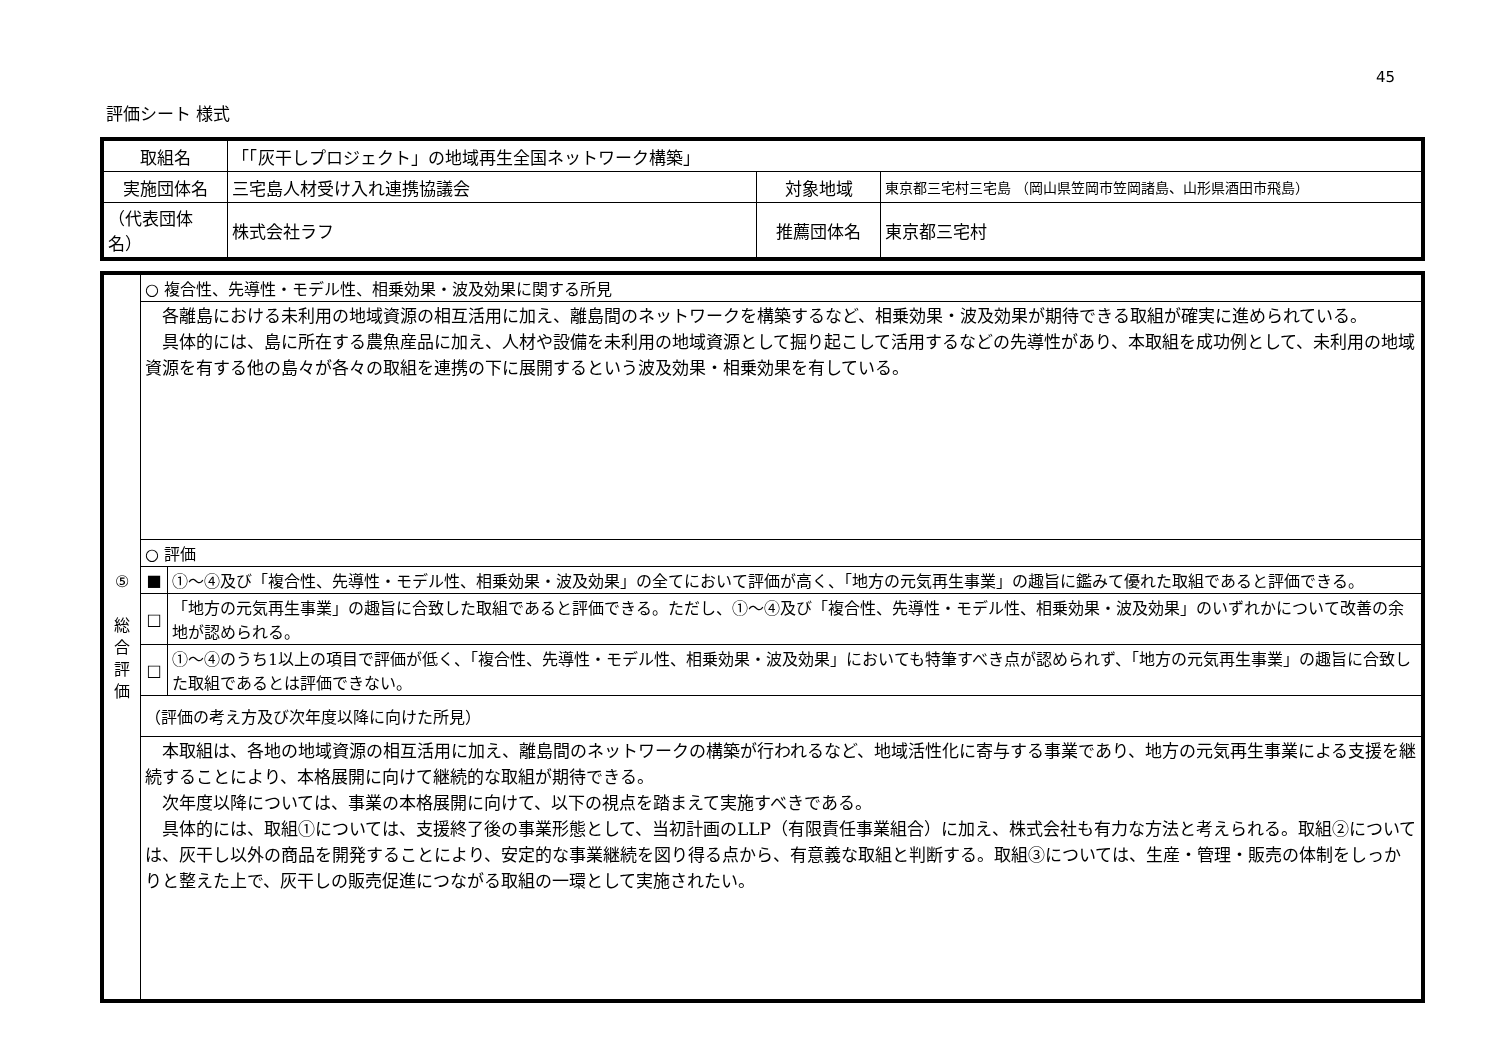45
評価シート 様式
| 取組名 | 「「灰干しプロジェクト」の地域再生全国ネットワーク構築」 | | |
| 実施団体名 | 三宅島人材受け入れ連携協議会 | 対象地域 | 東京都三宅村三宅島 （岡山県笠岡市笠岡諸島、山形県酒田市飛島） |
| （代表団体名） | 株式会社ラフ | 推薦団体名 | 東京都三宅村 |
| ⑤ 総 合 評 価 | ○ 複合性、先導性・モデル性、相乗効果・波及効果に関する所見 | |
| | 各離島における未利用の地域資源の相互活用に加え、離島間のネットワークを構築するなど、相乗効果・波及効果が期待できる取組が確実に進められている。 具体的には、島に所在する農魚産品に加え、人材や設備を未利用の地域資源として掘り起こして活用するなどの先導性があり、本取組を成功例として、未利用の地域資源を有する他の島々が各々の取組を連携の下に展開するという波及効果・相乗効果を有している。 | |
| | ○ 評価 | |
| | ■ | ①～④及び「複合性、先導性・モデル性、相乗効果・波及効果」の全てにおいて評価が高く、「地方の元気再生事業」の趣旨に鑑みて優れた取組であると評価できる。 |
| | □ | 「地方の元気再生事業」の趣旨に合致した取組であると評価できる。ただし、①～④及び「複合性、先導性・モデル性、相乗効果・波及効果」のいずれかについて改善の余地が認められる。 |
| | □ | ①～④のうち1以上の項目で評価が低く、「複合性、先導性・モデル性、相乗効果・波及効果」においても特筆すべき点が認められず、「地方の元気再生事業」の趣旨に合致した取組であるとは評価できない。 |
| | （評価の考え方及び次年度以降に向けた所見） | |
| | 本取組は、各地の地域資源の相互活用に加え、離島間のネットワークの構築が行われるなど、地域活性化に寄与する事業であり、地方の元気再生事業による支援を継続することにより、本格展開に向けて継続的な取組が期待できる。 次年度以降については、事業の本格展開に向けて、以下の視点を踏まえて実施すべきである。 具体的には、取組①については、支援終了後の事業形態として、当初計画のLLP（有限責任事業組合）に加え、株式会社も有力な方法と考えられる。取組②については、灰干し以外の商品を開発することにより、安定的な事業継続を図り得る点から、有意義な取組と判断する。取組③については、生産・管理・販売の体制をしっかりと整えた上で、灰干しの販売促進につながる取組の一環として実施されたい。 | |